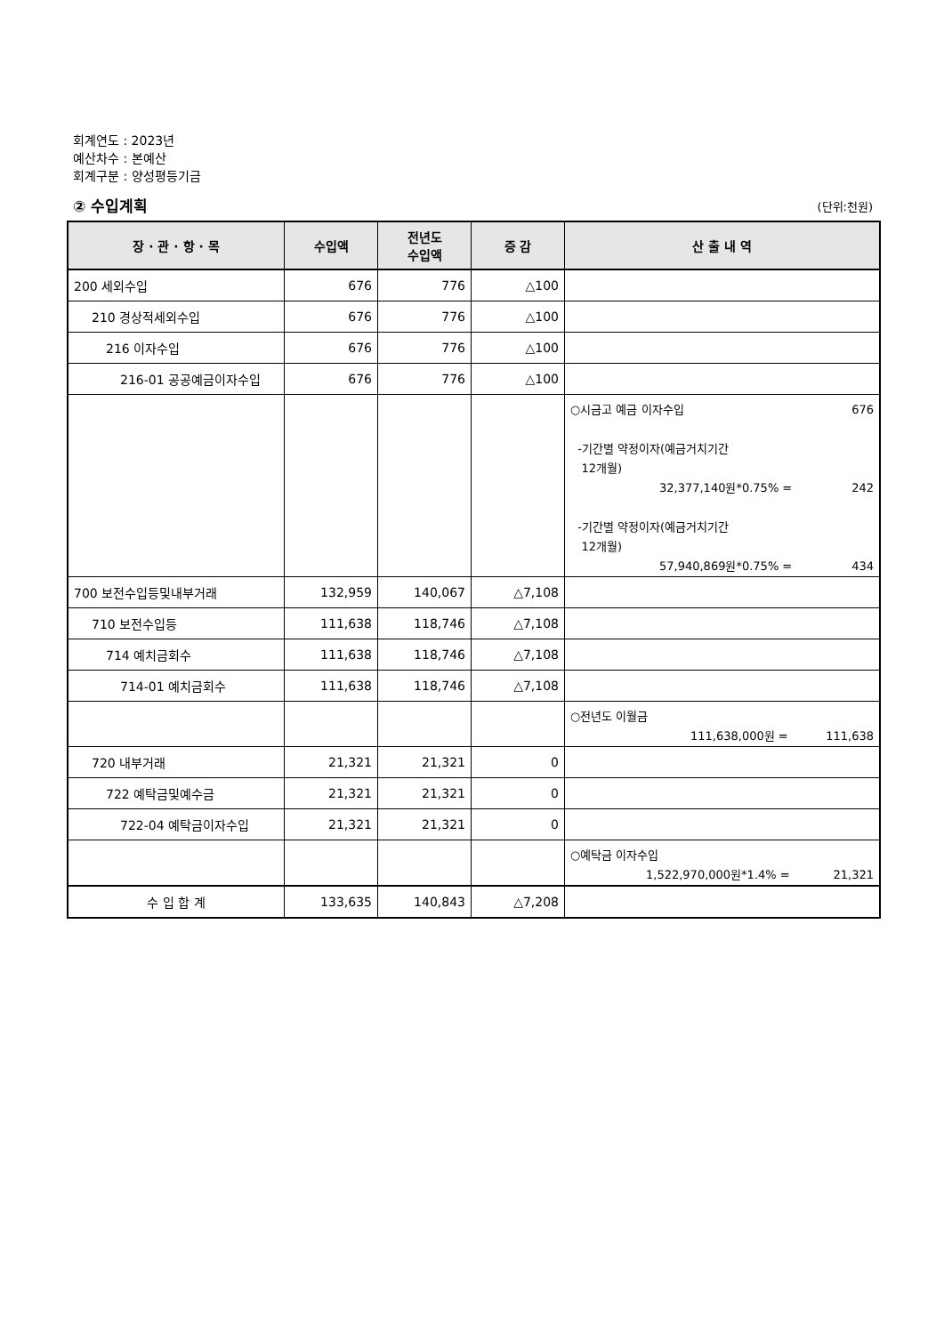회계연도 : 2023년
예산차수 : 본예산
회계구분 : 양성평등기금
② 수입계획 (단위:천원)
| 장 · 관 · 항 · 목 | 수입액 | 전년도 수입액 | 증 감 | 산 출 내 역 |
| --- | --- | --- | --- | --- |
| 200 세외수입 | 676 | 776 | △100 | |
| 210 경상적세외수입 | 676 | 776 | △100 | |
| 216 이자수입 | 676 | 776 | △100 | |
| 216-01 공공예금이자수입 | 676 | 776 | △100 | |
| | | | | ○시금고 예금 이자수입 676 -기간별 약정이자(예금거치기간 12개월) 32,377,140원*0.75% = 242 -기간별 약정이자(예금거치기간 12개월) 57,940,869원*0.75% = 434 |
| 700 보전수입등및내부거래 | 132,959 | 140,067 | △7,108 | |
| 710 보전수입등 | 111,638 | 118,746 | △7,108 | |
| 714 예치금회수 | 111,638 | 118,746 | △7,108 | |
| 714-01 예치금회수 | 111,638 | 118,746 | △7,108 | |
| | | | | ○전년도 이월금 111,638,000원 = 111,638 |
| 720 내부거래 | 21,321 | 21,321 | 0 | |
| 722 예탁금및예수금 | 21,321 | 21,321 | 0 | |
| 722-04 예탁금이자수입 | 21,321 | 21,321 | 0 | |
| | | | | ○예탁금 이자수입 1,522,970,000원*1.4% = 21,321 |
| 수 입 합 계 | 133,635 | 140,843 | △7,208 | |